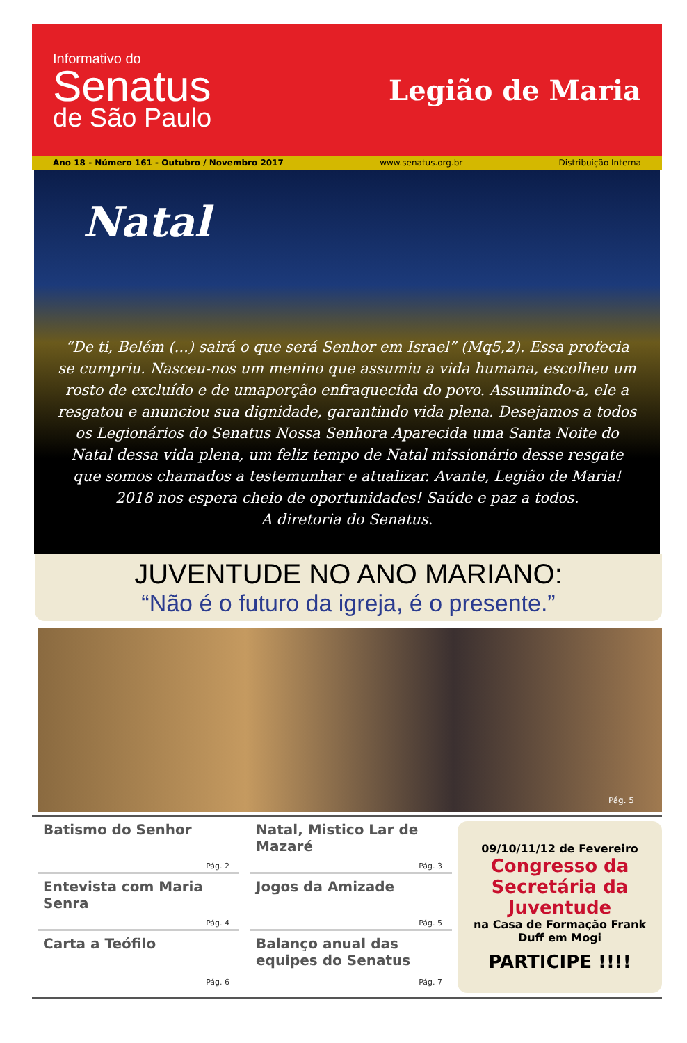Informativo do
Senatus
de São Paulo
Legião de Maria
Ano 18 - Número 161 - Outubro / Novembro 2017 www.senatus.org.br Distribuição Interna
Natal
“De ti, Belém (...) sairá o que será Senhor em Israel” (Mq5,2). Essa profecia se cumpriu. Nasceu-nos um menino que assumiu a vida humana, escolheu um rosto de excluído e de umaporção enfraquecida do povo. Assumindo-a, ele a resgatou e anunciou sua dignidade, garantindo vida plena. Desejamos a todos os Legionários do Senatus Nossa Senhora Aparecida uma Santa Noite do Natal dessa vida plena, um feliz tempo de Natal missionário desse resgate que somos chamados a testemunhar e atualizar. Avante, Legião de Maria! 2018 nos espera cheio de oportunidades! Saúde e paz a todos.
A diretoria do Senatus.
JUVENTUDE NO ANO MARIANO:
“Não é o futuro da igreja, é o presente.”
Pág. 5
Batismo do Senhor
Pág. 2
Entevista com Maria Senra
Pág. 4
Carta a Teófilo
Pág. 6
Natal, Mistico Lar de Mazaré
Pág. 3
Jogos da Amizade
Pág. 5
Balanço anual das equipes do Senatus
Pág. 7
09/10/11/12 de Fevereiro
Congresso da Secretária da Juventude
na Casa de Formação Frank Duff em Mogi
PARTICIPE !!!!